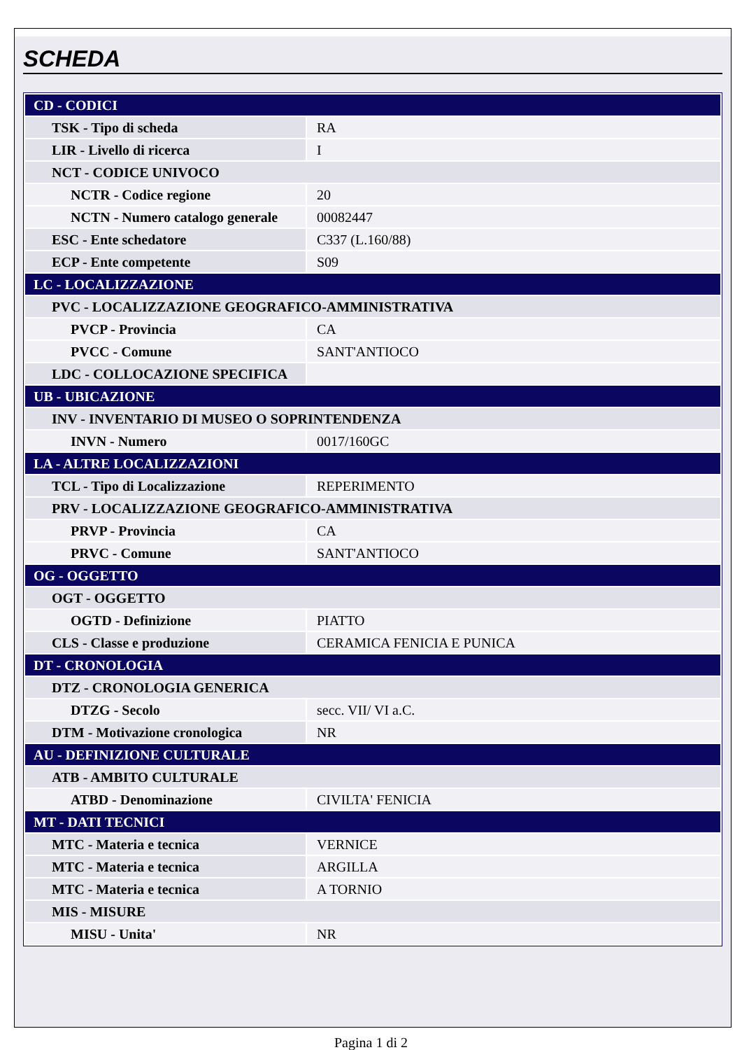SCHEDA
| CD - CODICI | |
| TSK - Tipo di scheda | RA |
| LIR - Livello di ricerca | I |
| NCT - CODICE UNIVOCO | |
| NCTR - Codice regione | 20 |
| NCTN - Numero catalogo generale | 00082447 |
| ESC - Ente schedatore | C337 (L.160/88) |
| ECP - Ente competente | S09 |
| LC - LOCALIZZAZIONE | |
| PVC - LOCALIZZAZIONE GEOGRAFICO-AMMINISTRATIVA | |
| PVCP - Provincia | CA |
| PVCC - Comune | SANT'ANTIOCO |
| LDC - COLLOCAZIONE SPECIFICA | |
| UB - UBICAZIONE | |
| INV - INVENTARIO DI MUSEO O SOPRINTENDENZA | |
| INVN - Numero | 0017/160GC |
| LA - ALTRE LOCALIZZAZIONI | |
| TCL - Tipo di Localizzazione | REPERIMENTO |
| PRV - LOCALIZZAZIONE GEOGRAFICO-AMMINISTRATIVA | |
| PRVP - Provincia | CA |
| PRVC - Comune | SANT'ANTIOCO |
| OG - OGGETTO | |
| OGT - OGGETTO | |
| OGTD - Definizione | PIATTO |
| CLS - Classe e produzione | CERAMICA FENICIA E PUNICA |
| DT - CRONOLOGIA | |
| DTZ - CRONOLOGIA GENERICA | |
| DTZG - Secolo | secc. VII/ VI a.C. |
| DTM - Motivazione cronologica | NR |
| AU - DEFINIZIONE CULTURALE | |
| ATB - AMBITO CULTURALE | |
| ATBD - Denominazione | CIVILTA' FENICIA |
| MT - DATI TECNICI | |
| MTC - Materia e tecnica | VERNICE |
| MTC - Materia e tecnica | ARGILLA |
| MTC - Materia e tecnica | A TORNIO |
| MIS - MISURE | |
| MISU - Unita' | NR |
Pagina 1 di 2